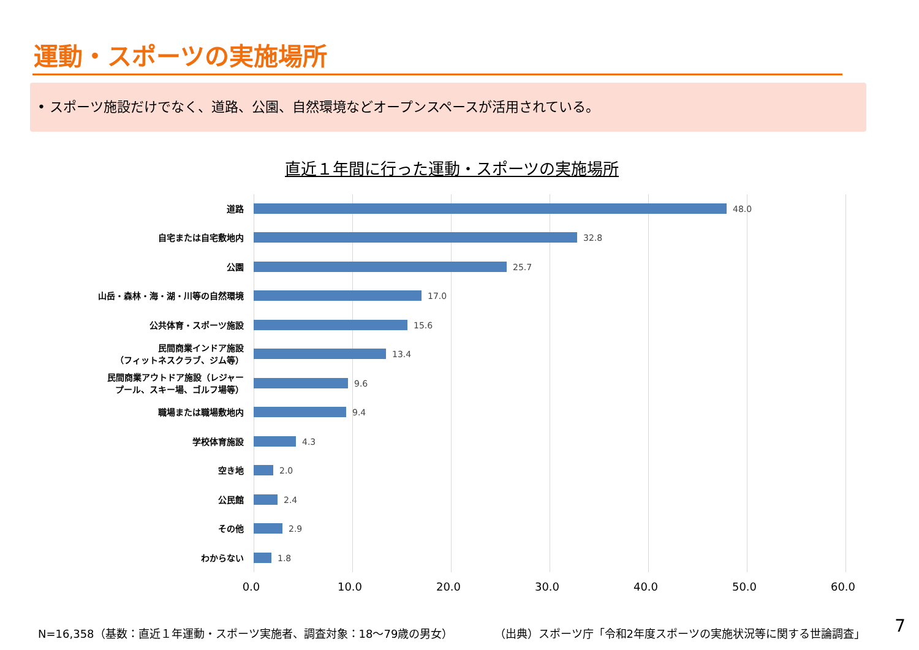運動・スポーツの実施場所
• スポーツ施設だけでなく、道路、公園、自然環境などオープンスペースが活用されている。
直近１年間に行った運動・スポーツの実施場所
道路
48.0
自宅または自宅敷地内
32.8
公園
25.7
山岳・森林・海・湖・川等の自然環境
17.0
公共体育・スポーツ施設
15.6
民間商業インドア施設
（フィットネスクラブ、ジム等）
13.4
民間商業アウトドア施設（レジャー
プール、スキー場、ゴルフ場等）
9.6
職場または職場敷地内
9.4
学校体育施設
4.3
空き地
2.0
公民館
2.4
その他
2.9
わからない
1.8
0.0 10.0 20.0 30.0 40.0 50.0 60.0
N=16,358（基数：直近１年運動・スポーツ実施者、調査対象：18～79歳の男女） （出典）スポーツ庁「令和2年度スポーツの実施状況等に関する世論調査」 7